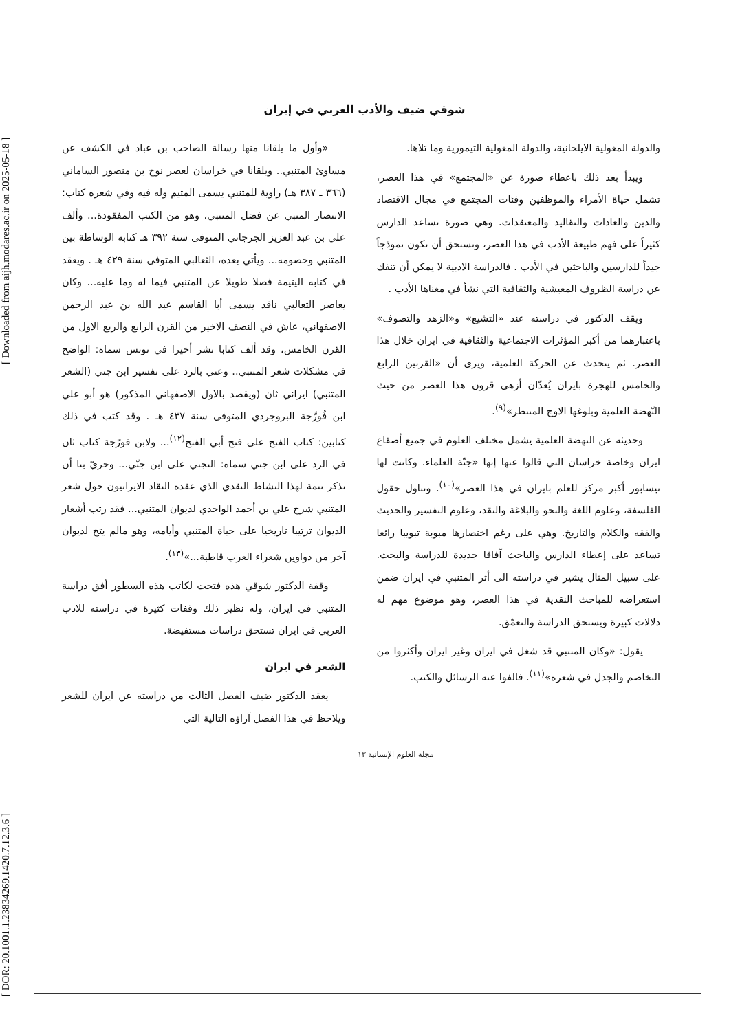[ DOR: 20.1001.1.23834269.1420.7.12.3.6 ] [ Downloaded from aijh.modares.ac.ir on 2025-05-18 ]
شوقي ضيف والأدب العربي في إيران
والدولة المغولية الايلخانية، والدولة المغولية التيمورية وما تلاها.
ويبدأ بعد ذلك باعطاء صورة عن «المجتمع» في هذا العصر، تشمل حياة الأمراء والموظفين وفئات المجتمع في مجال الاقتصاد والدين والعادات والتقاليد والمعتقدات. وهي صورة تساعد الدارس كثيراً على فهم طبيعة الأدب في هذا العصر، وتستحق أن تكون نموذجاً جيداً للدارسين والباحثين في الأدب . فالدراسة الادبية لا يمكن أن تنفك عن دراسة الظروف المعيشية والثقافية التي نشأ في مغناها الأدب .
ويقف الدكتور في دراسته عند «التشيع» و«الزهد والتصوف» باعتبارهما من أكبر المؤثرات الاجتماعية والثقافية في ايران خلال هذا العصر. ثم يتحدث عن الحركة العلمية، ويرى أن «القرنين الرابع والخامس للهجرة بايران يُعدّان أزهى قرون هذا العصر من حيث النّهضة العلمية وبلوغها الاوج المنتظر»<sup>(٩)</sup>.
وحديثه عن النهضة العلمية يشمل مختلف العلوم في جميع أصقاع ايران وخاصة خراسان التي قالوا عنها إنها «جنّة العلماء. وكانت لها نيسابور أكبر مركز للعلم بايران في هذا العصر»<sup>(١٠)</sup>. وتناول حقول الفلسفة، وعلوم اللغة والنحو والبلاغة والنقد، وعلوم التفسير والحديث والفقه والكلام والتاريخ. وهي على رغم اختصارها مبوبة تبويبا رائعا تساعد على إعطاء الدارس والباحث آفاقا جديدة للدراسة والبحث. على سبيل المثال يشير في دراسته الى أثر المتنبي في ايران ضمن استعراضه للمباحث النقدية في هذا العصر، وهو موضوع مهم له دلالات كبيرة ويستحق الدراسة والتعمّق.
يقول: «وكان المتنبي قد شغل في ايران وغير ايران وأكثروا من التخاصم والجدل في شعره»<sup>(١١)</sup>. فالفوا عنه الرسائل والكتب.
«وأول ما يلقانا منها رسالة الصاحب بن عباد في الكشف عن مساوئ المتنبي.. ويلقانا في خراسان لعصر نوح بن منصور الساماني (٣٦٦ ـ ٣٨٧ هـ) راوية للمتنبي يسمى المتيم وله فيه وفي شعره كتاب: الانتصار المنبي عن فضل المتنبي، وهو من الكتب المفقودة... وألف علي بن عبد العزيز الجرجاني المتوفى سنة ٣٩٢ هـ كتابه الوساطة بين المتنبي وخصومه... ويأتي بعده، الثعالبي المتوفى سنة ٤٢٩ هـ . ويعقد في كتابه اليتيمة فصلا طويلا عن المتنبي فيما له وما عليه... وكان يعاصر الثعالبي ناقد يسمى أبا القاسم عبد الله بن عبد الرحمن الاصفهاني، عاش في النصف الاخير من القرن الرابع والربع الاول من القرن الخامس، وقد ألف كتابا نشر أخيرا في تونس سماه: الواضح في مشكلات شعر المتنبي.. وعني بالرد على تفسير ابن جني (الشعر المتنبي) ايراني ثان (ويقصد بالاول الاصفهاني المذكور) هو أبو علي ابن فُورَّجة البروجردي المتوفى سنة ٤٣٧ هـ . وقد كتب في ذلك كتابين: كتاب الفتح على فتح أبي الفتح<sup>(١٢)</sup>... ولابن فورّجة كتاب ثان في الرد على ابن جني سماه: التجني على ابن جنّي... وحريّ بنا أن نذكر تتمة لهذا النشاط النقدي الذي عقده النقاد الايرانيون حول شعر المتنبي شرح علي بن أحمد الواحدي لديوان المتنبي... فقد رتب أشعار الديوان ترتيبا تاريخيا على حياة المتنبي وأيامه، وهو مالم يتح لديوان آخر من دواوين شعراء العرب قاطبة...»<sup>(١٣)</sup>.
وقفة الدكتور شوقي هذه فتحت لكاتب هذه السطور أفق دراسة المتنبي في ايران، وله نظير ذلك وقفات كثيرة في دراسته للادب العربي في ايران تستحق دراسات مستفيضة.
الشعر في ايران
يعقد الدكتور ضيف الفصل الثالث من دراسته عن ايران للشعر ويلاحظ في هذا الفصل آراؤه التالية التي
مجلة العلوم الإنسانية ١٣